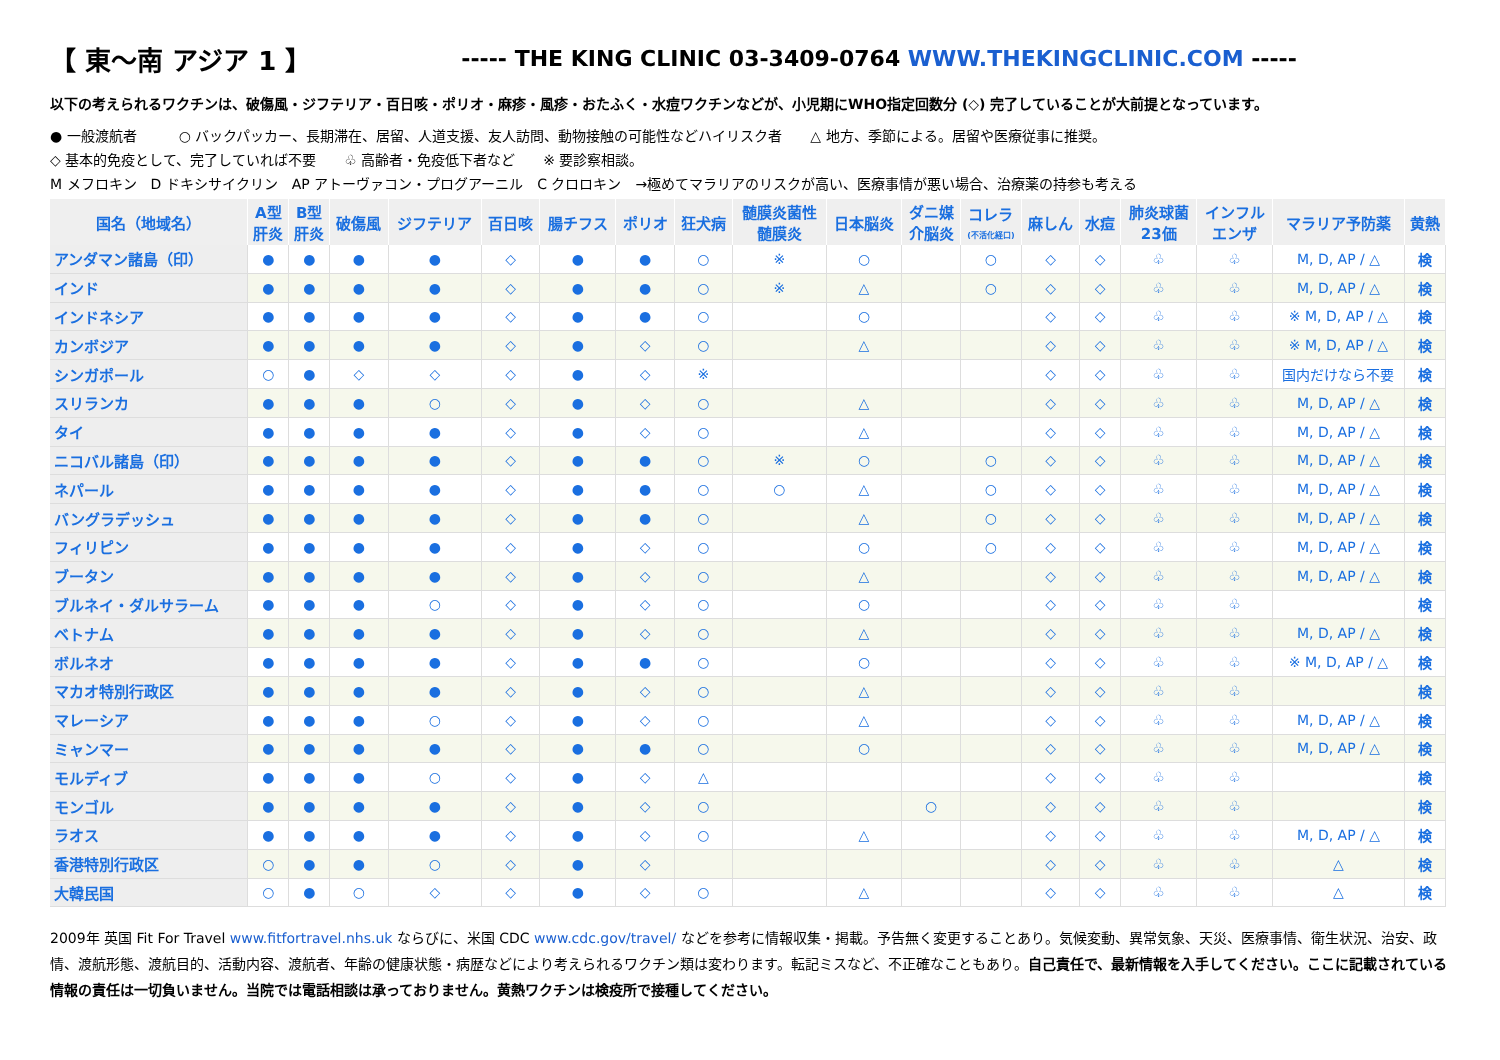【 東〜南 アジア 1 】 ----- THE KING CLINIC 03-3409-0764 WWW.THEKINGCLINIC.COM -----
以下の考えられるワクチンは、破傷風・ジフテリア・百日咳・ポリオ・麻疹・風疹・おたふく・水痘ワクチンなどが、小児期にWHO指定回数分 (◇) 完了していることが大前提となっています。
● 一般渡航者　　　○ バックパッカー、長期滞在、居留、人道支援、友人訪問、動物接触の可能性などハイリスク者　　△ 地方、季節による。居留や医療従事に推奨。
◇ 基本的免疫として、完了していれば不要　　♧ 高齢者・免疫低下者など　　※ 要診察相談。
M メフロキン　D ドキシサイクリン　AP アトーヴァコン・プログアーニル　C クロロキン　→極めてマラリアのリスクが高い、医療事情が悪い場合、治療薬の持参も考える
| 国名（地域名） | A型 肝炎 | B型 肝炎 | 破傷風 | ジフテリア | 百日咳 | 腸チフス | ポリオ | 狂犬病 | 髄膜炎菌性 髄膜炎 | 日本脳炎 | ダニ媒 介脳炎 | コレラ (不活化経口) | 麻しん | 水痘 | 肺炎球菌 23価 | インフル エンザ | マラリア予防薬 | 黄熱 |
| --- | --- | --- | --- | --- | --- | --- | --- | --- | --- | --- | --- | --- | --- | --- | --- | --- | --- | --- |
| アンダマン諸島（印） | ● | ● | ● | ● | ◇ | ● | ● | ○ | ※ | ○ | | ○ | ◇ | ◇ | ♧ | ♧ | M, D, AP / △ | 検 |
| インド | ● | ● | ● | ● | ◇ | ● | ● | ○ | ※ | △ | | ○ | ◇ | ◇ | ♧ | ♧ | M, D, AP / △ | 検 |
| インドネシア | ● | ● | ● | ● | ◇ | ● | ● | ○ | | ○ | | | ◇ | ◇ | ♧ | ♧ | ※ M, D, AP / △ | 検 |
| カンボジア | ● | ● | ● | ● | ◇ | ● | ◇ | ○ | | △ | | | ◇ | ◇ | ♧ | ♧ | ※ M, D, AP / △ | 検 |
| シンガポール | ○ | ● | ◇ | ◇ | ◇ | ● | ◇ | ※ | | | | | ◇ | ◇ | ♧ | ♧ | 国内だけなら不要 | 検 |
| スリランカ | ● | ● | ● | ○ | ◇ | ● | ◇ | ○ | | △ | | | ◇ | ◇ | ♧ | ♧ | M, D, AP / △ | 検 |
| タイ | ● | ● | ● | ● | ◇ | ● | ◇ | ○ | | △ | | | ◇ | ◇ | ♧ | ♧ | M, D, AP / △ | 検 |
| ニコバル諸島（印） | ● | ● | ● | ● | ◇ | ● | ● | ○ | ※ | ○ | | ○ | ◇ | ◇ | ♧ | ♧ | M, D, AP / △ | 検 |
| ネパール | ● | ● | ● | ● | ◇ | ● | ● | ○ | ○ | △ | | ○ | ◇ | ◇ | ♧ | ♧ | M, D, AP / △ | 検 |
| バングラデッシュ | ● | ● | ● | ● | ◇ | ● | ● | ○ | | △ | | ○ | ◇ | ◇ | ♧ | ♧ | M, D, AP / △ | 検 |
| フィリピン | ● | ● | ● | ● | ◇ | ● | ◇ | ○ | | ○ | | ○ | ◇ | ◇ | ♧ | ♧ | M, D, AP / △ | 検 |
| ブータン | ● | ● | ● | ● | ◇ | ● | ◇ | ○ | | △ | | | ◇ | ◇ | ♧ | ♧ | M, D, AP / △ | 検 |
| ブルネイ・ダルサラーム | ● | ● | ● | ○ | ◇ | ● | ◇ | ○ | | ○ | | | ◇ | ◇ | ♧ | ♧ | | 検 |
| ベトナム | ● | ● | ● | ● | ◇ | ● | ◇ | ○ | | △ | | | ◇ | ◇ | ♧ | ♧ | M, D, AP / △ | 検 |
| ボルネオ | ● | ● | ● | ● | ◇ | ● | ● | ○ | | ○ | | | ◇ | ◇ | ♧ | ♧ | ※ M, D, AP / △ | 検 |
| マカオ特別行政区 | ● | ● | ● | ● | ◇ | ● | ◇ | ○ | | △ | | | ◇ | ◇ | ♧ | ♧ | | 検 |
| マレーシア | ● | ● | ● | ○ | ◇ | ● | ◇ | ○ | | △ | | | ◇ | ◇ | ♧ | ♧ | M, D, AP / △ | 検 |
| ミャンマー | ● | ● | ● | ● | ◇ | ● | ● | ○ | | ○ | | | ◇ | ◇ | ♧ | ♧ | M, D, AP / △ | 検 |
| モルディブ | ● | ● | ● | ○ | ◇ | ● | ◇ | △ | | | | | ◇ | ◇ | ♧ | ♧ | | 検 |
| モンゴル | ● | ● | ● | ● | ◇ | ● | ◇ | ○ | | | ○ | | ◇ | ◇ | ♧ | ♧ | | 検 |
| ラオス | ● | ● | ● | ● | ◇ | ● | ◇ | ○ | | △ | | | ◇ | ◇ | ♧ | ♧ | M, D, AP / △ | 検 |
| 香港特別行政区 | ○ | ● | ● | ○ | ◇ | ● | ◇ | | | | | | ◇ | ◇ | ♧ | ♧ | △ | 検 |
| 大韓民国 | ○ | ● | ○ | ◇ | ◇ | ● | ◇ | ○ | | △ | | | ◇ | ◇ | ♧ | ♧ | △ | 検 |
2009年 英国 Fit For Travel www.fitfortravel.nhs.uk ならびに、米国 CDC www.cdc.gov/travel/ などを参考に情報収集・掲載。予告無く変更することあり。気候変動、異常気象、天災、医療事情、衛生状況、治安、政情、渡航形態、渡航目的、活動内容、渡航者、年齢の健康状態・病歴などにより考えられるワクチン類は変わります。転記ミスなど、不正確なこともあり。自己責任で、最新情報を入手してください。ここに記載されている情報の責任は一切負いません。当院では電話相談は承っておりません。黄熱ワクチンは検疫所で接種してください。